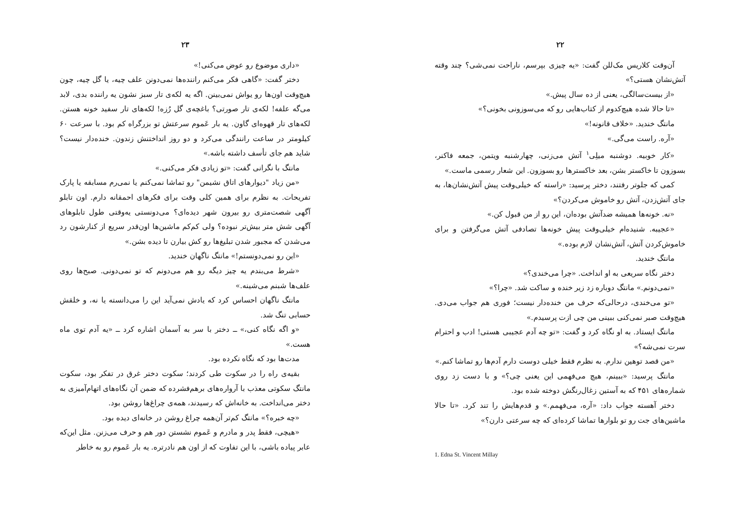۲۲
آن‌وقت کلاریس مک‌للن گفت: «یه چیزی بپرسم، ناراحت نمی‌شی؟ چند وقته آتش‌نشان هستی؟»
«از بیست‌سالگی، یعنی از ده سال پیش.»
«تا حالا شده هیچ‌کدوم از کتاب‌هایی رو که می‌سوزونی بخونی؟»
مانتگ خندید. «خلاف قانونه!»
«آره. راست می‌گی.»
«کار خوبیه. دوشنبه میلِی<sup>۱</sup> آتش می‌زنی، چهارشنبه ویتمن، جمعه فاکنر، بسوزون تا خاکستر بشن، بعد خاکسترها رو بسوزون. این شعار رسمی ماست.»
کمی که جلوتر رفتند، دختر پرسید: «راسته که خیلی‌وقت پیش آتش‌نشان‌ها، به جای آتش‌زدن، آتش رو خاموش می‌کردن؟»
«نه. خونه‌ها همیشه ضدآتش بوده‌ان، این رو از من قبول کن.»
«عجیبه. شنیده‌ام خیلی‌وقت پیش خونه‌ها تصادفی آتش می‌گرفتن و برای خاموش‌کردن آتش، آتش‌نشان لازم بوده.»
مانتگ خندید.
دختر نگاه سریعی به او انداخت. «چرا می‌خندی؟»
«نمی‌دونم.» مانتگ دوباره زد زیر خنده و ساکت شد. «چرا؟»
«تو می‌خندی، درحالی‌که حرف من خنده‌دار نیست؛ فوری هم جواب می‌دی. هیچ‌وقت صبر نمی‌کنی ببینی من چی ازت پرسیدم.»
مانتگ ایستاد. به او نگاه کرد و گفت: «تو چه آدم عجیبی هستی! ادب و احترام سرت نمی‌شه؟»
«من قصد توهین ندارم. به نظرم فقط خیلی دوست دارم آدم‌ها رو تماشا کنم.»
مانتگ پرسید: «ببینم، هیچ می‌فهمی این یعنی چی؟» و با دست زد روی شماره‌های ۴۵۱ که به آستین زغال‌رنگش دوخته شده بود.
دختر آهسته جواب داد: «آره، می‌فهمم.» و قدم‌هایش را تند کرد. «تا حالا ماشین‌های جت رو تو بلوارها تماشا کرده‌ای که چه سرعتی دارن؟»
1. Edna St. Vincent Millay
۲۳
«داری موضوع رو عوض می‌کنی!»
دختر گفت: «گاهی فکر می‌کنم راننده‌ها نمی‌دونن علف چیه، یا گل چیه، چون هیچ‌وقت اون‌ها رو یواش نمی‌بینن. اگه یه لکه‌ی تار سبز نشون یه راننده بدی، لابد می‌گه علفه! لکه‌ی تار صورتی؟ باغچه‌ی گل رُزه! لکه‌های تار سفید خونه هستن. لکه‌های تار قهوه‌ای گاون. یه بار عَموم سرعتش تو بزرگراه کم بود. با سرعت ۶۰ کیلومتر در ساعت رانندگی می‌کرد و دو روز انداختنش زندون. خنده‌دار نیست؟ شاید هم جای تأسف داشته باشه.»
مانتگ با نگرانی گفت: «تو زیادی فکر می‌کنی.»
«من زیاد "دیوارهای اتاق نشیمن" رو تماشا نمی‌کنم یا نمی‌رم مسابقه یا پارک تفریحات. به نظرم برای همین کلی وقت برای فکرهای احمقانه دارم. اون تابلو آگهی شصت‌متری رو بیرون شهر دیده‌ای؟ می‌دونستی یه‌وقتی طول تابلوهای آگهی شش متر بیش‌تر نبوده؟ ولی کم‌کم ماشین‌ها اون‌قدر سریع از کنارشون رد می‌شدن که مجبور شدن تبلیغ‌ها رو کش بیارن تا دیده بشن.»
«این رو نمی‌دونستم!» مانتگ ناگهان خندید.
«شرط می‌بندم یه چیز دیگه رو هم می‌دونم که تو نمی‌دونی. صبح‌ها روی علف‌ها شبنم می‌شینه.»
مانتگ ناگهان احساس کرد که یادش نمی‌آید این را می‌دانسته یا نه، و خلقش حسابی تنگ شد.
«و اگه نگاه کنی،» ــ دختر با سر به آسمان اشاره کرد ــ «یه آدم توی ماه هست.»
مدت‌ها بود که نگاه نکرده بود.
بقیه‌ی راه را در سکوت طی کردند؛ سکوت دختر غرق در تفکر بود، سکوت مانتگ سکوتی معذب با آرواره‌های برهم‌فشرده که ضمن آن نگاه‌های اتهام‌آمیزی به دختر می‌انداخت. به خانه‌اش که رسیدند، همه‌ی چراغ‌ها روشن بود.
«چه خبره؟» مانتگ کم‌تر آن‌همه چراغ روشن در خانه‌ای دیده بود.
«هیچی، فقط پدر و مادرم و عَموم نشستن دور هم و حرف می‌زنن. مثل این‌که عابر پیاده باشی، با این تفاوت که از اون هم نادرتره. یه بار عَموم رو به خاطر